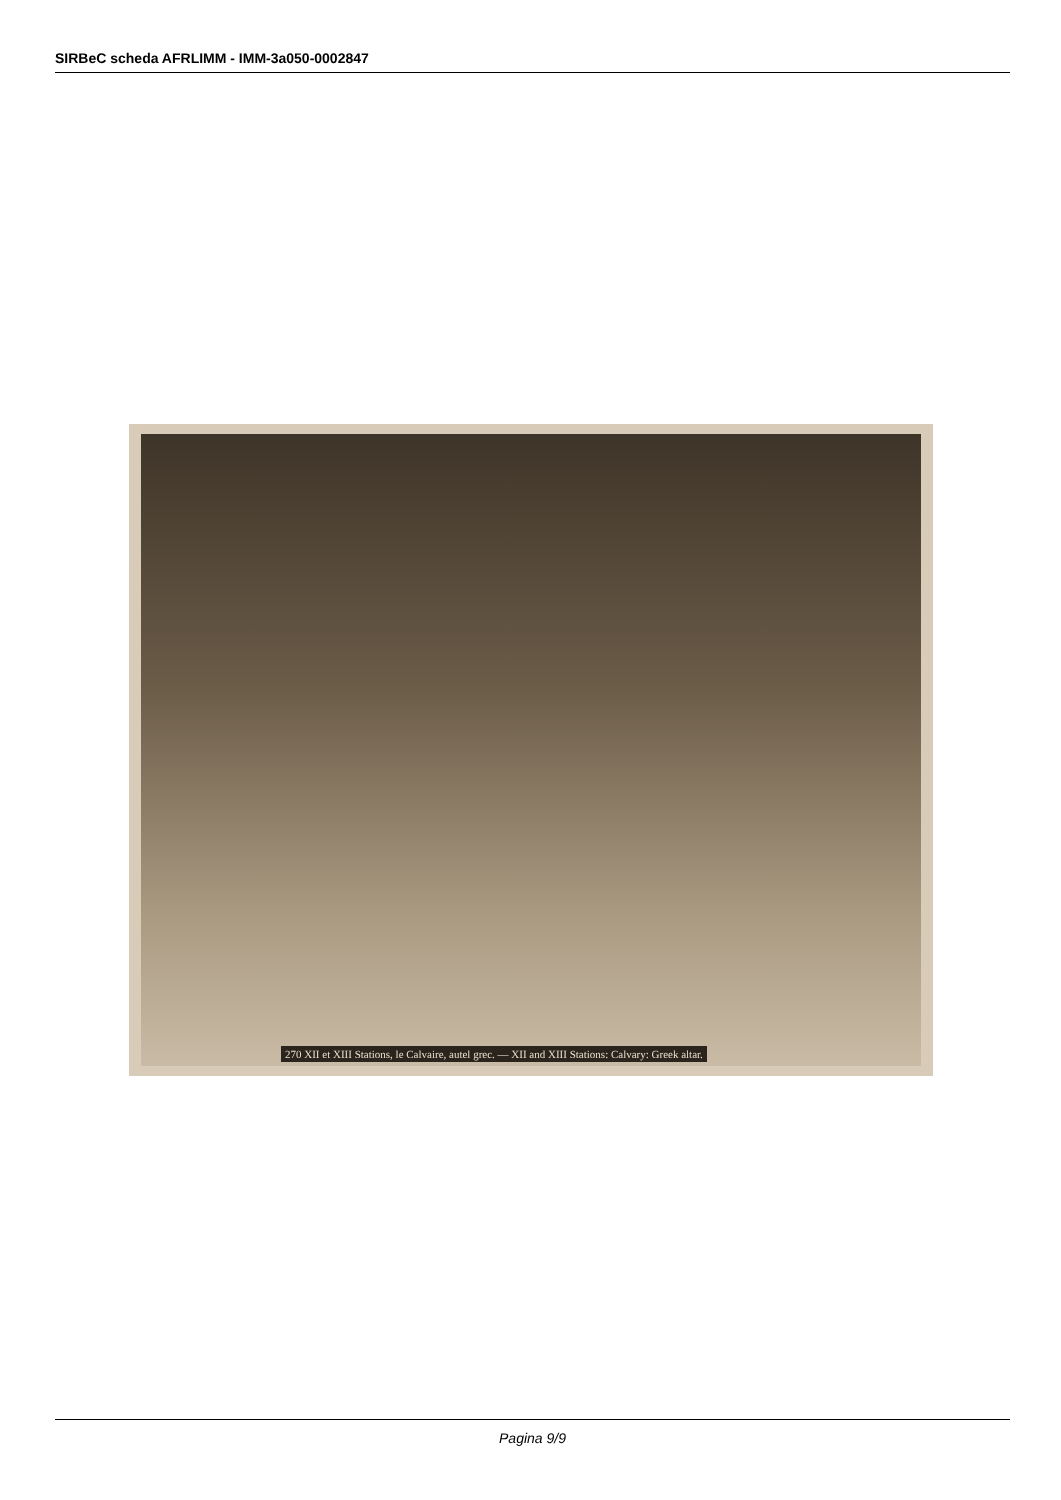SIRBeC scheda AFRLIMM - IMM-3a050-0002847
270 XII et XIII Stations, le Calvaire, autel grec. — XII and XIII Stations: Calvary: Greek altar.
Pagina 9/9